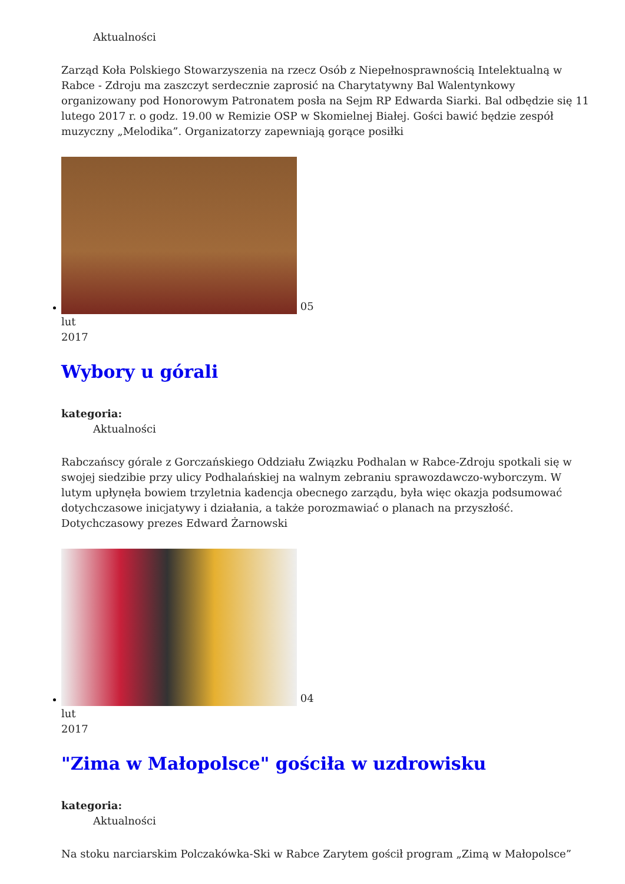Aktualności
Zarząd Koła Polskiego Stowarzyszenia na rzecz Osób z Niepełnosprawnością Intelektualną w Rabce - Zdroju ma zaszczyt serdecznie zaprosić na Charytatywny Bal Walentynkowy organizowany pod Honorowym Patronatem posła na Sejm RP Edwarda Siarki. Bal odbędzie się 11 lutego 2017 r. o godz. 19.00 w Remizie OSP w Skomielnej Białej. Gości bawić będzie zespół muzyczny „Melodika”. Organizatorzy zapewniają gorące posiłki
05
lut
2017
Wybory u górali
kategoria:
Aktualności
Rabczańscy górale z Gorczańskiego Oddziału Związku Podhalan w Rabce-Zdroju spotkali się w swojej siedzibie przy ulicy Podhalańskiej na walnym zebraniu sprawozdawczo-wyborczym. W lutym upłynęła bowiem trzyletnia kadencja obecnego zarządu, była więc okazja podsumować dotychczasowe inicjatywy i działania, a także porozmawiać o planach na przyszłość. Dotychczasowy prezes Edward Żarnowski
04
lut
2017
"Zima w Małopolsce" gościła w uzdrowisku
kategoria:
Aktualności
Na stoku narciarskim Polczakówka-Ski w Rabce Zarytem gościł program „Zimą w Małopolsce”